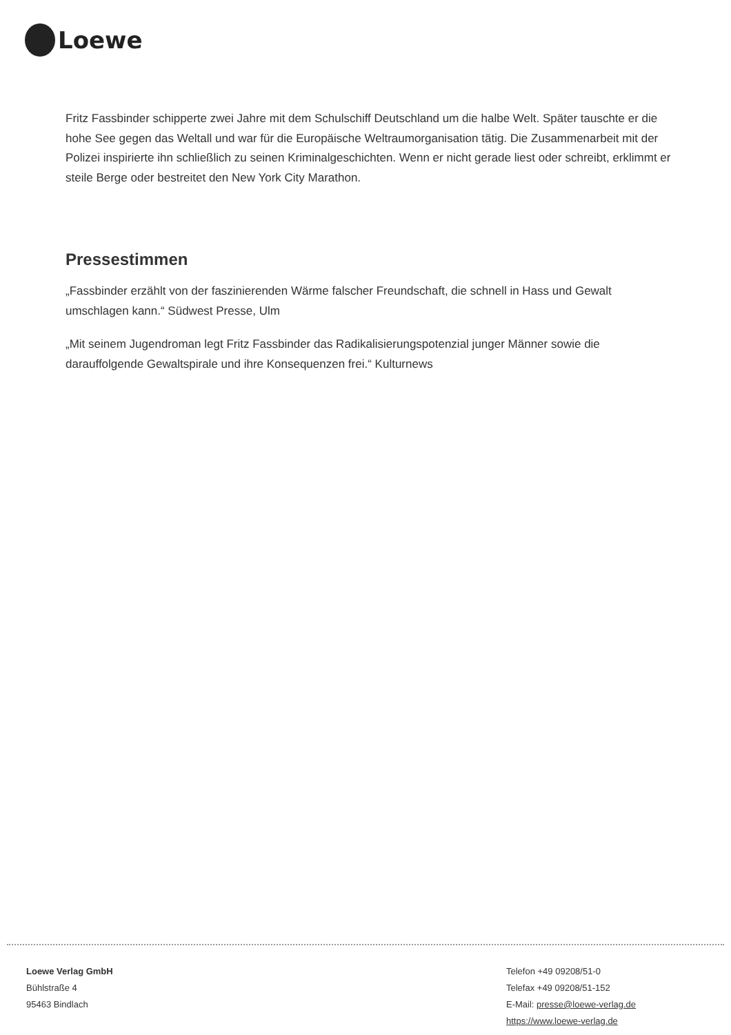Loewe
Fritz Fassbinder schipperte zwei Jahre mit dem Schulschiff Deutschland um die halbe Welt. Später tauschte er die hohe See gegen das Weltall und war für die Europäische Weltraumorganisation tätig. Die Zusammenarbeit mit der Polizei inspirierte ihn schließlich zu seinen Kriminalgeschichten. Wenn er nicht gerade liest oder schreibt, erklimmt er steile Berge oder bestreitet den New York City Marathon.
Pressestimmen
„Fassbinder erzählt von der faszinierenden Wärme falscher Freundschaft, die schnell in Hass und Gewalt umschlagen kann.“ Südwest Presse, Ulm
„Mit seinem Jugendroman legt Fritz Fassbinder das Radikalisierungspotenzial junger Männer sowie die darauffolgende Gewaltspirale und ihre Konsequenzen frei.“ Kulturnews
Loewe Verlag GmbH
Bühlstraße 4
95463 Bindlach
Telefon +49 09208/51-0
Telefax +49 09208/51-152
E-Mail: presse@loewe-verlag.de
https://www.loewe-verlag.de